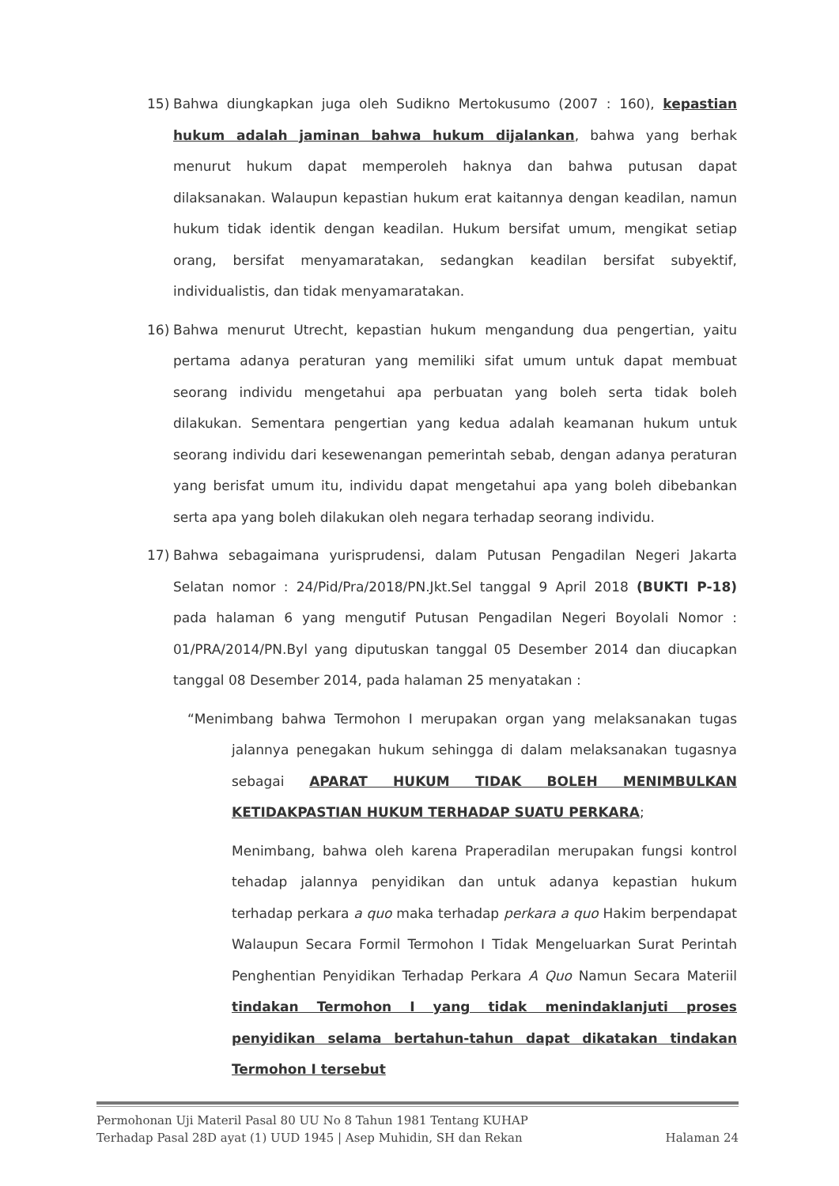15) Bahwa diungkapkan juga oleh Sudikno Mertokusumo (2007 : 160), kepastian hukum adalah jaminan bahwa hukum dijalankan, bahwa yang berhak menurut hukum dapat memperoleh haknya dan bahwa putusan dapat dilaksanakan. Walaupun kepastian hukum erat kaitannya dengan keadilan, namun hukum tidak identik dengan keadilan. Hukum bersifat umum, mengikat setiap orang, bersifat menyamaratakan, sedangkan keadilan bersifat subyektif, individualistis, dan tidak menyamaratakan.
16) Bahwa menurut Utrecht, kepastian hukum mengandung dua pengertian, yaitu pertama adanya peraturan yang memiliki sifat umum untuk dapat membuat seorang individu mengetahui apa perbuatan yang boleh serta tidak boleh dilakukan. Sementara pengertian yang kedua adalah keamanan hukum untuk seorang individu dari kesewenangan pemerintah sebab, dengan adanya peraturan yang berisfat umum itu, individu dapat mengetahui apa yang boleh dibebankan serta apa yang boleh dilakukan oleh negara terhadap seorang individu.
17) Bahwa sebagaimana yurisprudensi, dalam Putusan Pengadilan Negeri Jakarta Selatan nomor : 24/Pid/Pra/2018/PN.Jkt.Sel tanggal 9 April 2018 (BUKTI P-18) pada halaman 6 yang mengutif Putusan Pengadilan Negeri Boyolali Nomor : 01/PRA/2014/PN.Byl yang diputuskan tanggal 05 Desember 2014 dan diucapkan tanggal 08 Desember 2014, pada halaman 25 menyatakan :
“Menimbang bahwa Termohon I merupakan organ yang melaksanakan tugas jalannya penegakan hukum sehingga di dalam melaksanakan tugasnya sebagai APARAT HUKUM TIDAK BOLEH MENIMBULKAN KETIDAKPASTIAN HUKUM TERHADAP SUATU PERKARA;
Menimbang, bahwa oleh karena Praperadilan merupakan fungsi kontrol tehadap jalannya penyidikan dan untuk adanya kepastian hukum terhadap perkara a quo maka terhadap perkara a quo Hakim berpendapat Walaupun Secara Formil Termohon I Tidak Mengeluarkan Surat Perintah Penghentian Penyidikan Terhadap Perkara A Quo Namun Secara Materiil tindakan Termohon I yang tidak menindaklanjuti proses penyidikan selama bertahun-tahun dapat dikatakan tindakan Termohon I tersebut
Permohonan Uji Materil Pasal 80 UU No 8 Tahun 1981 Tentang KUHAP
Terhadap Pasal 28D ayat (1) UUD 1945 | Asep Muhidin, SH dan Rekan Halaman 24